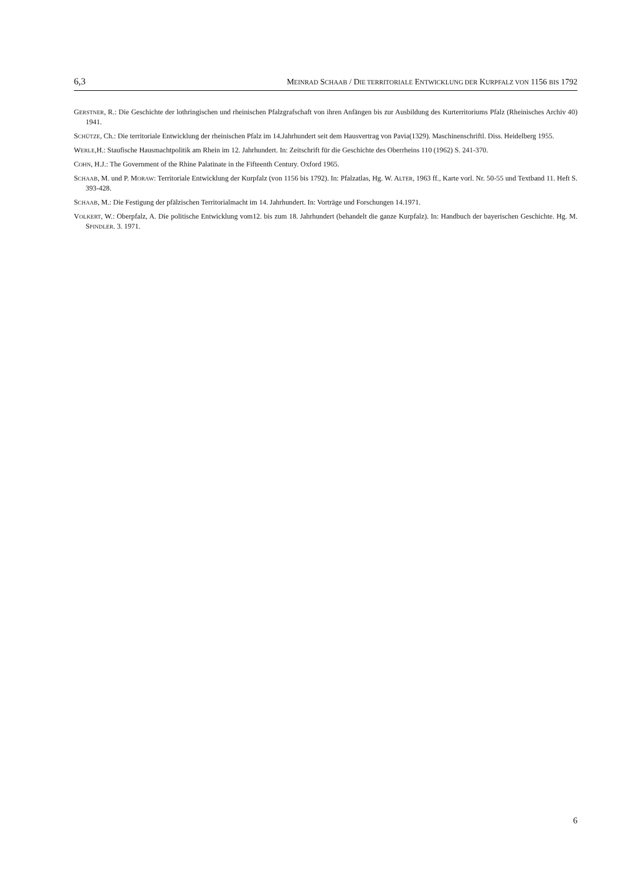6,3 MEINRAD SCHAAB / DIE TERRITORIALE ENTWICKLUNG DER KURPFALZ VON 1156 BIS 1792
GERSTNER, R.: Die Geschichte der lothringischen und rheinischen Pfalzgrafschaft von ihren Anfängen bis zur Ausbildung des Kurterritoriums Pfalz (Rheinisches Archiv 40) 1941.
SCHÜTZE, Ch.: Die territoriale Entwicklung der rheinischen Pfalz im 14.Jahrhundert seit dem Hausvertrag von Pavia(1329). Maschinenschriftl. Diss. Heidelberg 1955.
WERLE,H.: Staufische Hausmachtpolitik am Rhein im 12. Jahrhundert. In: Zeitschrift für die Geschichte des Oberrheins 110 (1962) S. 241-370.
COHN, H.J.: The Government of the Rhine Palatinate in the Fifteenth Century. Oxford 1965.
SCHAAB, M. und P. MORAW: Territoriale Entwicklung der Kurpfalz (von 1156 bis 1792). In: Pfalzatlas, Hg. W. ALTER, 1963 ff., Karte vorl. Nr. 50-55 und Textband 11. Heft S. 393-428.
SCHAAB, M.: Die Festigung der pfälzischen Territorialmacht im 14. Jahrhundert. In: Vorträge und Forschungen 14.1971.
VOLKERT, W.: Oberpfalz, A. Die politische Entwicklung vom12. bis zum 18. Jahrhundert (behandelt die ganze Kurpfalz). In: Handbuch der bayerischen Geschichte. Hg. M. SPINDLER. 3. 1971.
6